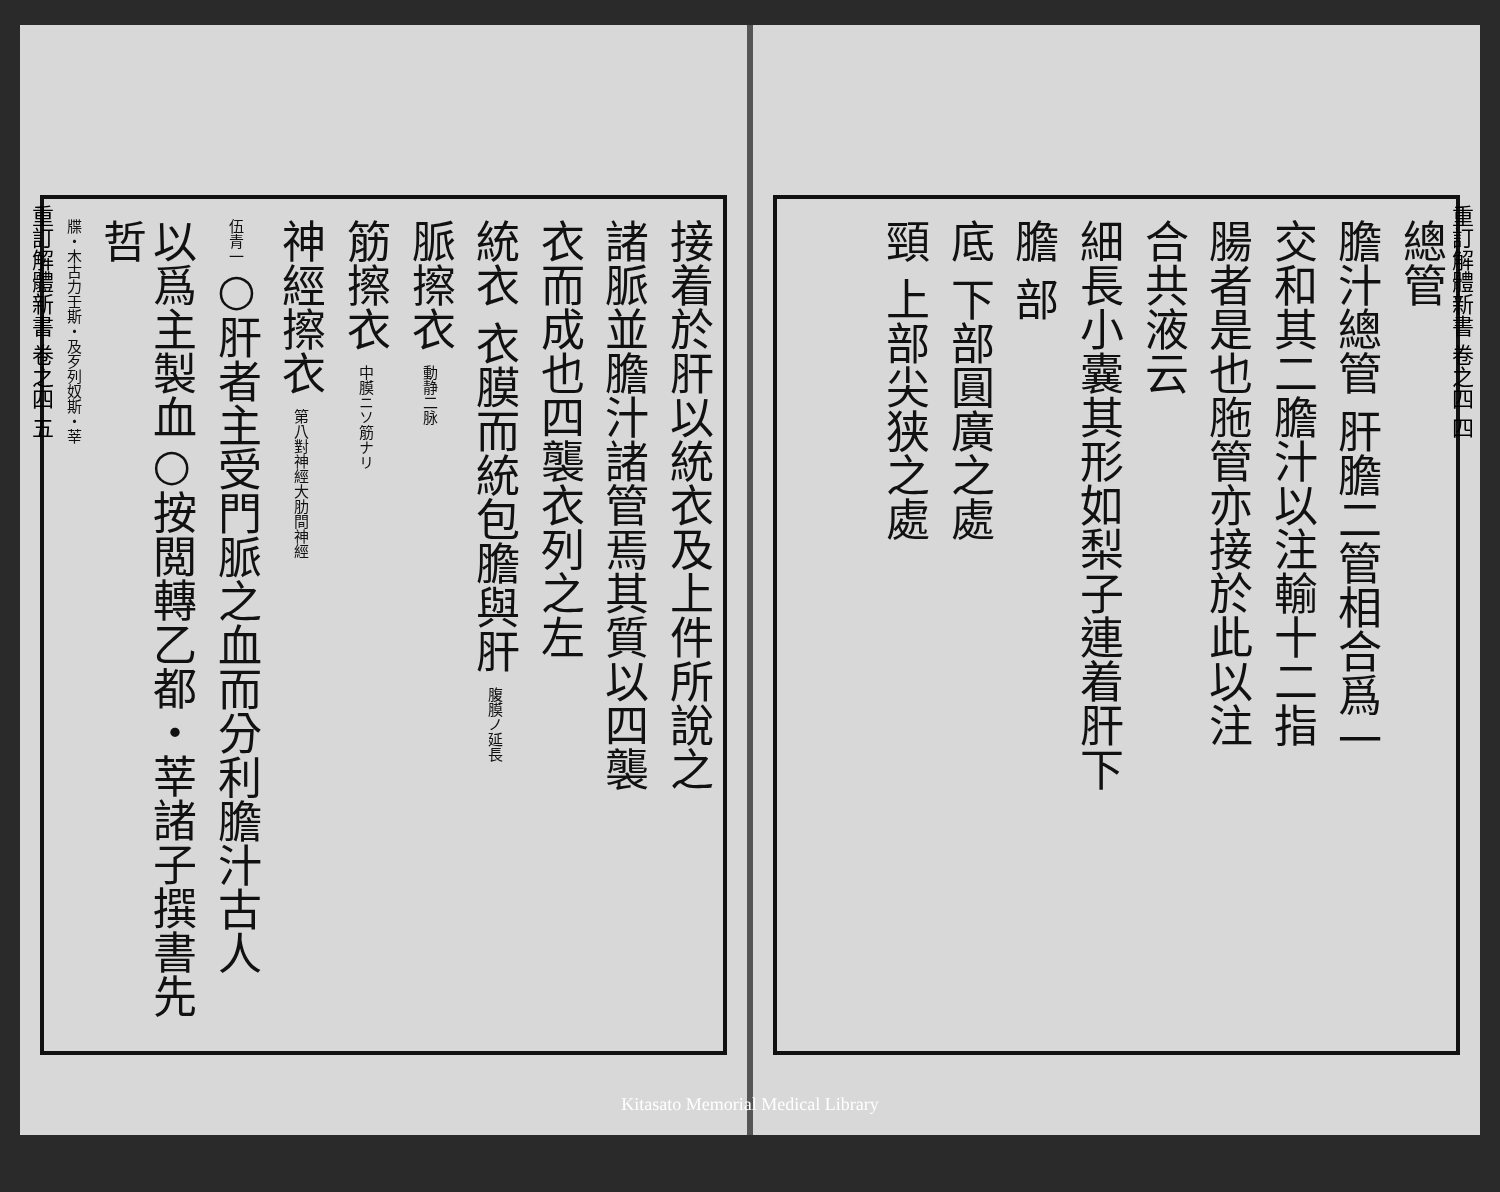重訂解體新書 卷之四 五
接着於肝以統衣及上件所說之
諸脈並膽汁諸管焉其質以四襲
衣而成也四襲衣列之左
統衣 衣膜而統包膽與肝 腹膜ノ延長
脈擦衣 動静二脉
筋擦衣 中膜ニソ筋ナリ
神經擦衣 第八對神經大肋間神經
伍青一○肝者主受門脈之血而分利膽汁古人
以爲主製血○按閲轉乙都・莘諸子撰書先哲
牒・木古力壬斯・及歹列奴斯・莘
重訂解體新書 卷之四 四
總管
膽汁總管 肝膽二管相合爲一
交和其二膽汁以注輸十二指
腸者是也胣管亦接於此以注
合共液云
細長小囊其形如梨子連着肝下
膽 部
底 下部圓廣之處
頸 上部尖狭之處
Kitasato Memorial Medical Library